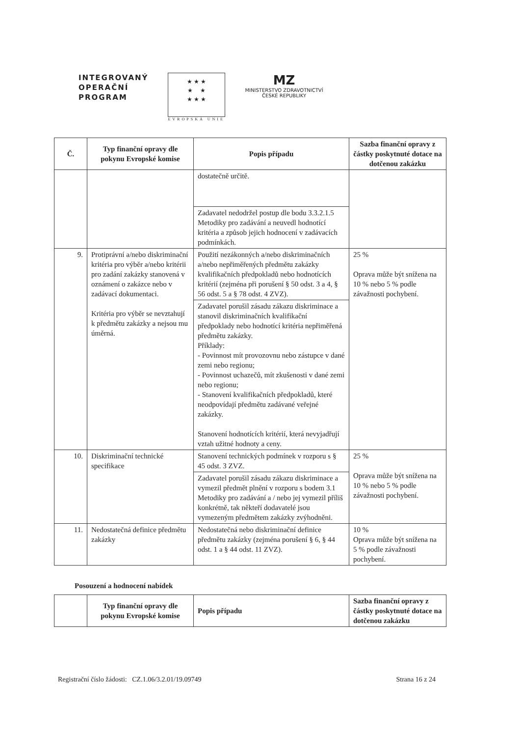INTEGROVANÝ
OPERAČNÍ
PROGRAM
★ ★ ★
★ ★
★ ★ ★
EVROPSKÁ UNIE
MZ
MINISTERSTVO ZDRAVOTNICTVÍ
ČESKÉ REPUBLIKY
| Č. | Typ finanční opravy dle pokynu Evropské komise | Popis případu | Sazba finanční opravy z částky poskytnuté dotace na dotčenou zakázku |
| --- | --- | --- | --- |
| | | dostatečně určitě. | |
| | | Zadavatel nedodržel postup dle bodu 3.3.2.1.5 Metodiky pro zadávání a neuvedl hodnotící kritéria a způsob jejich hodnocení v zadávacích podmínkách. | |
| 9. | Protiprávní a/nebo diskriminační kritéria pro výběr a/nebo kritérii pro zadání zakázky stanovená v oznámení o zakázce nebo v zadávací dokumentaci. Kritéria pro výběr se nevztahují k předmětu zakázky a nejsou mu úměrná. | Použití nezákonných a/nebo diskriminačních a/nebo nepřiměřených předmětu zakázky kvalifikačních předpokladů nebo hodnotících kritérií (zejména při porušení § 50 odst. 3 a 4, § 56 odst. 5 a § 78 odst. 4 ZVZ). | 25 % Oprava může být snížena na 10 % nebo 5 % podle závažnosti pochybení. |
| | | Zadavatel porušil zásadu zákazu diskriminace a stanovil diskriminačních kvalifikační předpoklady nebo hodnotící kritéria nepřiměřená předmětu zakázky. Příklady: - Povinnost mít provozovnu nebo zástupce v dané zemi nebo regionu; - Povinnost uchazečů, mít zkušenosti v dané zemi nebo regionu; - Stanovení kvalifikačních předpokladů, které neodpovídají předmětu zadávané veřejné zakázky. Stanovení hodnotících kritérií, která nevyjadřují vztah užitné hodnoty a ceny. | |
| 10. | Diskriminační technické specifikace | Stanovení technických podmínek v rozporu s § 45 odst. 3 ZVZ. | 25 % Oprava může být snížena na 10 % nebo 5 % podle závažnosti pochybení. |
| | | Zadavatel porušil zásadu zákazu diskriminace a vymezil předmět plnění v rozporu s bodem 3.1 Metodiky pro zadávání a / nebo jej vymezil příliš konkrétně, tak někteří dodavatelé jsou vymezeným předmětem zakázky zvýhodněni. | |
| 11. | Nedostatečná definice předmětu zakázky | Nedostatečná nebo diskriminační definice předmětu zakázky (zejména porušení § 6, § 44 odst. 1 a § 44 odst. 11 ZVZ). | 10 % Oprava může být snížena na 5 % podle závažnosti pochybení. |
Posouzení a hodnocení nabídek
| | Typ finanční opravy dle pokynu Evropské komise | Popis případu | Sazba finanční opravy z částky poskytnuté dotace na dotčenou zakázku |
| --- | --- | --- | --- |
Registrační číslo žádosti: CZ.1.06/3.2.01/19.09749 Strana 16 z 24